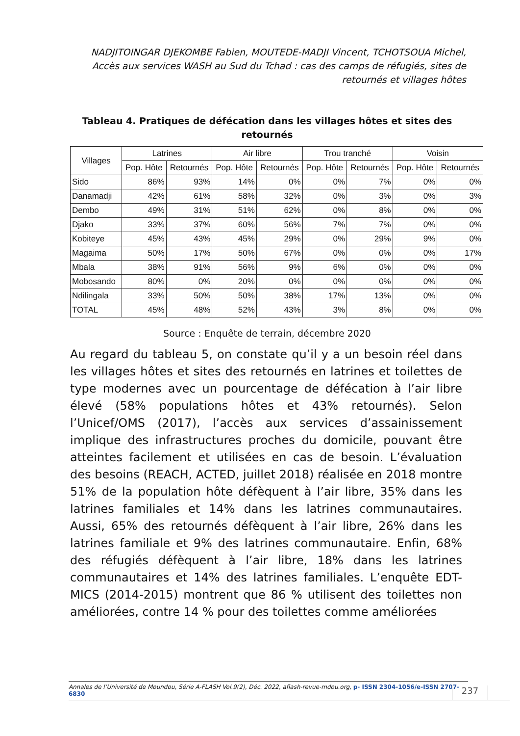NADJITOINGAR DJEKOMBE Fabien, MOUTEDE-MADJI Vincent, TCHOTSOUA Michel, Accès aux services WASH au Sud du Tchad : cas des camps de réfugiés, sites de retournés et villages hôtes
Tableau 4. Pratiques de défécation dans les villages hôtes et sites des retournés
| Villages | Latrines | | Air libre | | Trou tranché | | Voisin | |
| --- | --- | --- | --- | --- | --- | --- | --- | --- |
| | Pop. Hôte | Retournés | Pop. Hôte | Retournés | Pop. Hôte | Retournés | Pop. Hôte | Retournés |
| Sido | 86% | 93% | 14% | 0% | 0% | 7% | 0% | 0% |
| Danamadji | 42% | 61% | 58% | 32% | 0% | 3% | 0% | 3% |
| Dembo | 49% | 31% | 51% | 62% | 0% | 8% | 0% | 0% |
| Djako | 33% | 37% | 60% | 56% | 7% | 7% | 0% | 0% |
| Kobiteye | 45% | 43% | 45% | 29% | 0% | 29% | 9% | 0% |
| Magaima | 50% | 17% | 50% | 67% | 0% | 0% | 0% | 17% |
| Mbala | 38% | 91% | 56% | 9% | 6% | 0% | 0% | 0% |
| Mobosando | 80% | 0% | 20% | 0% | 0% | 0% | 0% | 0% |
| Ndilingala | 33% | 50% | 50% | 38% | 17% | 13% | 0% | 0% |
| TOTAL | 45% | 48% | 52% | 43% | 3% | 8% | 0% | 0% |
Source : Enquête de terrain, décembre 2020
Au regard du tableau 5, on constate qu’il y a un besoin réel dans les villages hôtes et sites des retournés en latrines et toilettes de type modernes avec un pourcentage de défécation à l’air libre élevé (58% populations hôtes et 43% retournés). Selon l’Unicef/OMS (2017), l’accès aux services d’assainissement implique des infrastructures proches du domicile, pouvant être atteintes facilement et utilisées en cas de besoin. L’évaluation des besoins (REACH, ACTED, juillet 2018) réalisée en 2018 montre 51% de la population hôte défèquent à l’air libre, 35% dans les latrines familiales et 14% dans les latrines communautaires. Aussi, 65% des retournés défèquent à l’air libre, 26% dans les latrines familiale et 9% des latrines communautaire. Enfin, 68% des réfugiés défèquent à l’air libre, 18% dans les latrines communautaires et 14% des latrines familiales. L’enquête EDT-MICS (2014-2015) montrent que 86 % utilisent des toilettes non améliorées, contre 14 % pour des toilettes comme améliorées
Annales de l’Université de Moundou, Série A-FLASH Vol.9(2), Déc. 2022, aflash-revue-mdou.org, p- ISSN 2304-1056/e-ISSN 2707-6830
237